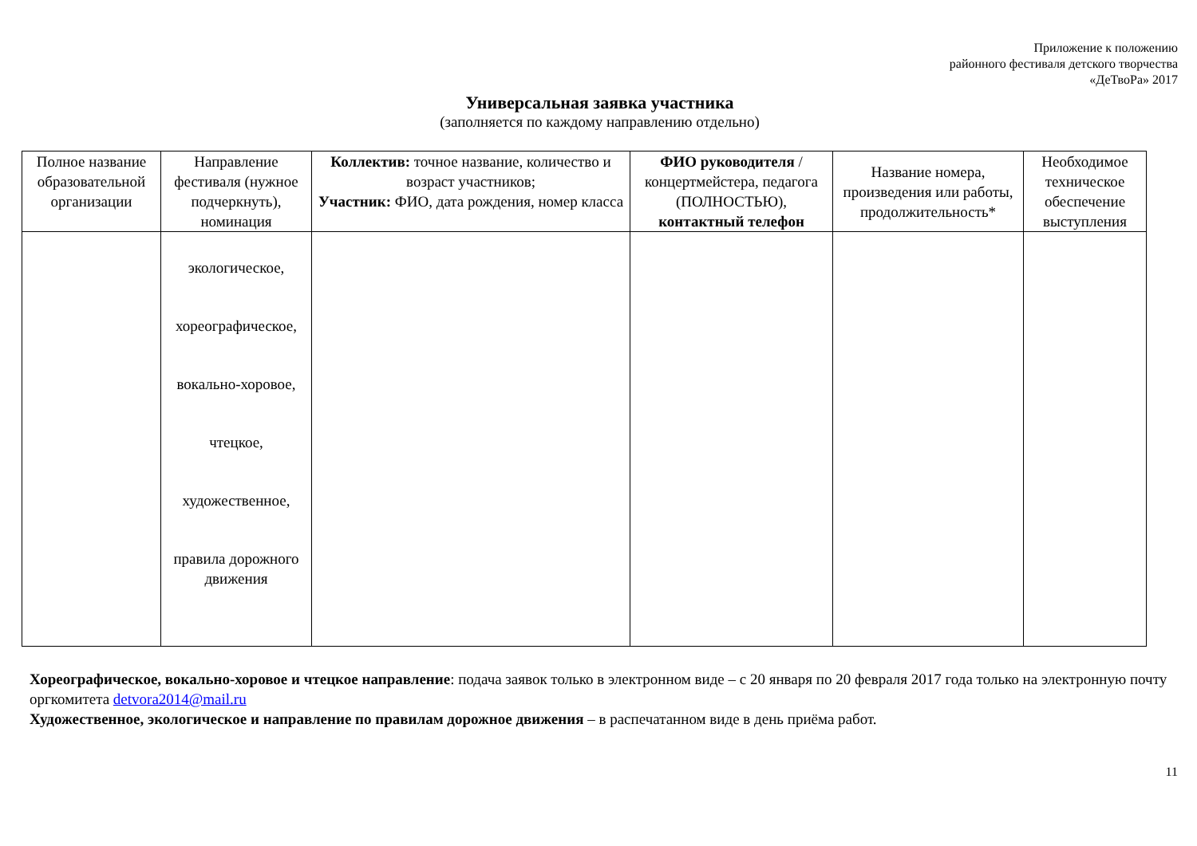Приложение к положению
районного фестиваля детского творчества
«ДеТвоРа» 2017
Универсальная заявка участника
(заполняется по каждому направлению отдельно)
| Полное название образовательной организации | Направление фестиваля (нужное подчеркнуть), номинация | Коллектив: точное название, количество и возраст участников; Участник: ФИО, дата рождения, номер класса | ФИО руководителя /концертмейстера, педагога (ПОЛНОСТЬЮ), контактный телефон | Название номера, произведения или работы, продолжительность* | Необходимое техническое обеспечение выступления |
| --- | --- | --- | --- | --- | --- |
| | экологическое, хореографическое, вокально-хоровое, чтецкое, художественное, правила дорожного движения | | | | |
Хореографическое, вокально-хоровое и чтецкое направление: подача заявок только в электронном виде – с 20 января по 20 февраля 2017 года только на электронную почту оргкомитета detvora2014@mail.ru
Художественное, экологическое и направление по правилам дорожное движения – в распечатанном виде в день приёма работ.
11